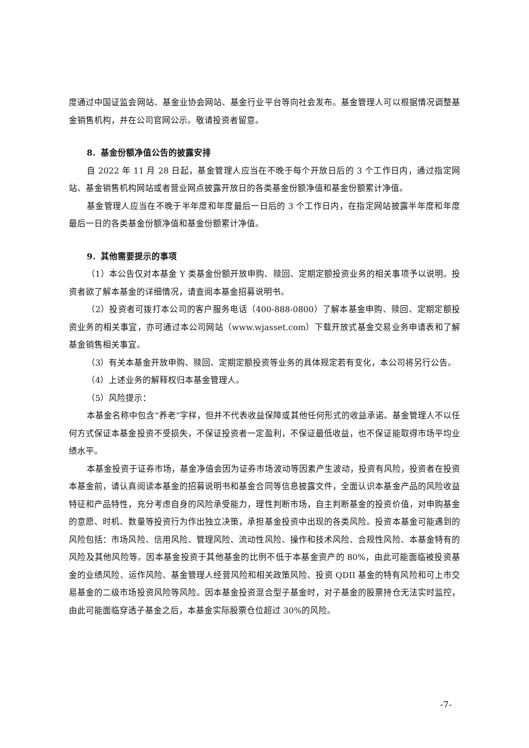度通过中国证监会网站、基金业协会网站、基金行业平台等向社会发布。基金管理人可以根据情况调整基金销售机构，并在公司官网公示。敬请投资者留意。
8．基金份额净值公告的披露安排
自 2022 年 11 月 28 日起，基金管理人应当在不晚于每个开放日后的 3 个工作日内，通过指定网站、基金销售机构网站或者营业网点披露开放日的各类基金份额净值和基金份额累计净值。
基金管理人应当在不晚于半年度和年度最后一日后的 3 个工作日内，在指定网站披露半年度和年度最后一日的各类基金份额净值和基金份额累计净值。
9．其他需要提示的事项
（1）本公告仅对本基金 Y 类基金份额开放申购、赎回、定期定额投资业务的相关事项予以说明。投资者欲了解本基金的详细情况，请查阅本基金招募说明书。
（2）投资者可拨打本公司的客户服务电话（400-888-0800）了解本基金申购、赎回、定期定额投资业务的相关事宜，亦可通过本公司网站（www.wjasset.com）下载开放式基金交易业务申请表和了解基金销售相关事宜。
（3）有关本基金开放申购、赎回、定期定额投资等业务的具体规定若有变化，本公司将另行公告。
（4）上述业务的解释权归本基金管理人。
（5）风险提示：
本基金名称中包含“养老”字样，但并不代表收益保障或其他任何形式的收益承诺。基金管理人不以任何方式保证本基金投资不受损失，不保证投资者一定盈利，不保证最低收益，也不保证能取得市场平均业绩水平。
本基金投资于证券市场，基金净值会因为证券市场波动等因素产生波动，投资有风险，投资者在投资本基金前，请认真阅读本基金的招募说明书和基金合同等信息披露文件，全面认识本基金产品的风险收益特征和产品特性，充分考虑自身的风险承受能力，理性判断市场，自主判断基金的投资价值，对申购基金的意愿、时机、数量等投资行为作出独立决策，承担基金投资中出现的各类风险。投资本基金可能遇到的风险包括：市场风险、信用风险、管理风险、流动性风险、操作和技术风险、合规性风险、本基金特有的风险及其他风险等。因本基金投资于其他基金的比例不低于本基金资产的 80%，由此可能面临被投资基金的业绩风险、运作风险、基金管理人经营风险和相关政策风险、投资 QDII 基金的特有风险和可上市交易基金的二级市场投资风险等风险。因本基金投资混合型子基金时，对子基金的股票持仓无法实时监控，由此可能面临穿透子基金之后，本基金实际股票仓位超过 30%的风险。
-7-